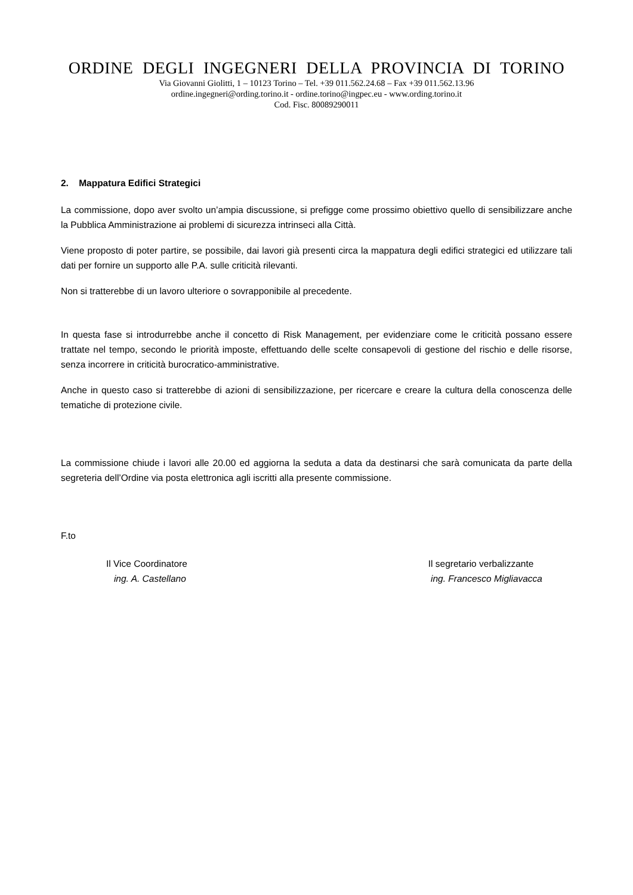ORDINE DEGLI INGEGNERI DELLA PROVINCIA DI TORINO
Via Giovanni Giolitti, 1 – 10123 Torino – Tel. +39 011.562.24.68 – Fax +39 011.562.13.96
ordine.ingegneri@ording.torino.it - ordine.torino@ingpec.eu - www.ording.torino.it
Cod. Fisc. 80089290011
2. Mappatura Edifici Strategici
La commissione, dopo aver svolto un’ampia discussione, si prefigge come prossimo obiettivo quello di sensibilizzare anche la Pubblica Amministrazione ai problemi di sicurezza intrinseci alla Città.
Viene proposto di poter partire, se possibile, dai lavori già presenti circa la mappatura degli edifici strategici ed utilizzare tali dati per fornire un supporto alle P.A. sulle criticità rilevanti.
Non si tratterebbe di un lavoro ulteriore o sovrapponibile al precedente.
In questa fase si introdurrebbe anche il concetto di Risk Management, per evidenziare come le criticità possano essere trattate nel tempo, secondo le priorità imposte, effettuando delle scelte consapevoli di gestione del rischio e delle risorse, senza incorrere in criticità burocratico-amministrative.
Anche in questo caso si tratterebbe di azioni di sensibilizzazione, per ricercare e creare la cultura della conoscenza delle tematiche di protezione civile.
La commissione chiude i lavori alle 20.00 ed aggiorna la seduta a data da destinarsi che sarà comunicata da parte della segreteria dell’Ordine via posta elettronica agli iscritti alla presente commissione.
F.to
Il Vice Coordinatore
ing. A. Castellano
Il segretario verbalizzante
ing. Francesco Migliavacca